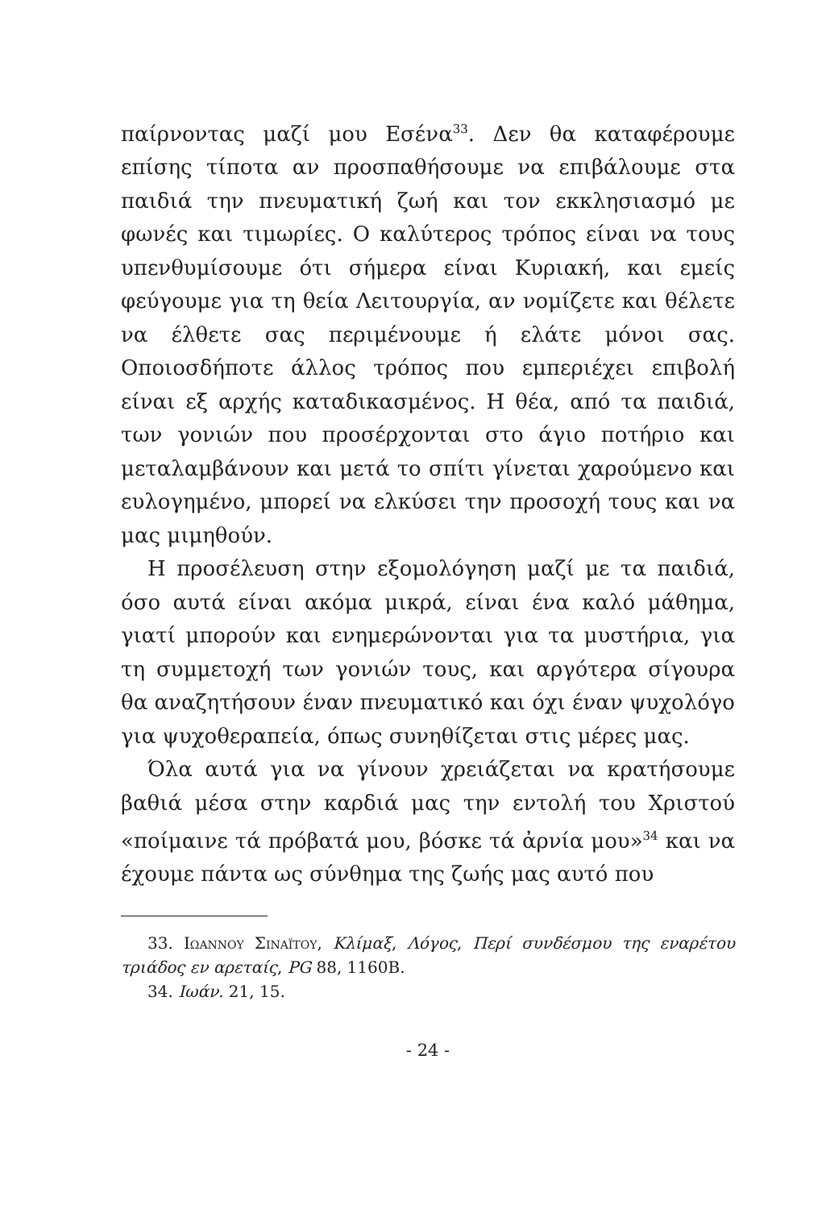παίρνοντας μαζί μου Εσένα<sup>33</sup>. Δεν θα καταφέρουμε επίσης τίποτα αν προσπαθήσουμε να επιβάλουμε στα παιδιά την πνευματική ζωή και τον εκκλησιασμό με φωνές και τιμωρίες. Ο καλύτερος τρόπος είναι να τους υπενθυμίσουμε ότι σήμερα είναι Κυριακή, και εμείς φεύγουμε για τη θεία Λειτουργία, αν νομίζετε και θέλετε να έλθετε σας περιμένουμε ή ελάτε μόνοι σας. Οποιοσδήποτε άλλος τρόπος που εμπεριέχει επιβολή είναι εξ αρχής καταδικασμένος. Η θέα, από τα παιδιά, των γονιών που προσέρχονται στο άγιο ποτήριο και μεταλαμβάνουν και μετά το σπίτι γίνεται χαρούμενο και ευλογημένο, μπορεί να ελκύσει την προσοχή τους και να μας μιμηθούν.
Η προσέλευση στην εξομολόγηση μαζί με τα παιδιά, όσο αυτά είναι ακόμα μικρά, είναι ένα καλό μάθημα, γιατί μπορούν και ενημερώνονται για τα μυστήρια, για τη συμμετοχή των γονιών τους, και αργότερα σίγουρα θα αναζητήσουν έναν πνευματικό και όχι έναν ψυχολόγο για ψυχοθεραπεία, όπως συνηθίζεται στις μέρες μας.
Όλα αυτά για να γίνουν χρειάζεται να κρατήσουμε βαθιά μέσα στην καρδιά μας την εντολή του Χριστού «ποίμαινε τά πρόβατά μου, βόσκε τά ἀρνία μου»<sup>34</sup> και να έχουμε πάντα ως σύνθημα της ζωής μας αυτό που
33. Ιωαννου Σιναϊτου, Κλίμαξ, Λόγος, Περί συνδέσμου της εναρέτου τριάδος εν αρεταίς, PG 88, 1160B.
34. Ιωάν. 21, 15.
- 24 -